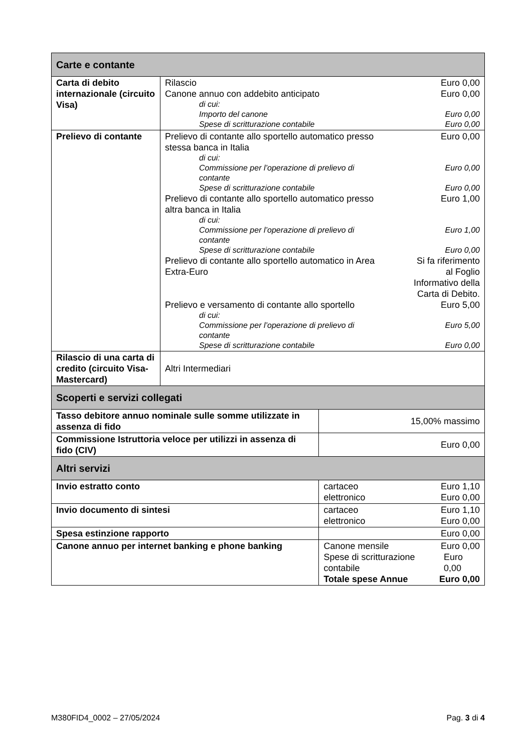| Carte e contante | | |
| Carta di debito internazionale (circuito Visa) | Rilascio Euro 0,00 Canone annuo con addebito anticipato Euro 0,00 di cui: Importo del canone Euro 0,00 Spese di scritturazione contabile Euro 0,00 | |
| Prelievo di contante | Prelievo di contante allo sportello automatico presso stessa banca in Italia Euro 0,00 di cui: Commissione per l’operazione di prelievo di contante Euro 0,00 Spese di scritturazione contabile Euro 0,00 Prelievo di contante allo sportello automatico presso altra banca in Italia Euro 1,00 di cui: Commissione per l’operazione di prelievo di contante Euro 1,00 Spese di scritturazione contabile Euro 0,00 Prelievo di contante allo sportello automatico in Area Extra-Euro Si fa riferimento al Foglio Informativo della Carta di Debito. Prelievo e versamento di contante allo sportello Euro 5,00 di cui: Commissione per l’operazione di prelievo di contante Euro 5,00 Spese di scritturazione contabile Euro 0,00 | |
| Rilascio di una carta di credito (circuito Visa-Mastercard) | Altri Intermediari | |
| Scoperti e servizi collegati | | |
| Tasso debitore annuo nominale sulle somme utilizzate in assenza di fido | | 15,00% massimo |
| Commissione Istruttoria veloce per utilizzi in assenza di fido (CIV) | | Euro 0,00 |
| Altri servizi | | |
| Invio estratto conto | | cartaceo Euro 1,10 elettronico Euro 0,00 |
| Invio documento di sintesi | | cartaceo Euro 1,10 elettronico Euro 0,00 |
| Spesa estinzione rapporto | | Euro 0,00 |
| Canone annuo per internet banking e phone banking | | Canone mensile Euro 0,00 Spese di scritturazione contabile Euro 0,00 Totale spese Annue Euro 0,00 |
M380FID4_0002 – 27/05/2024 Pag. 3 di 4